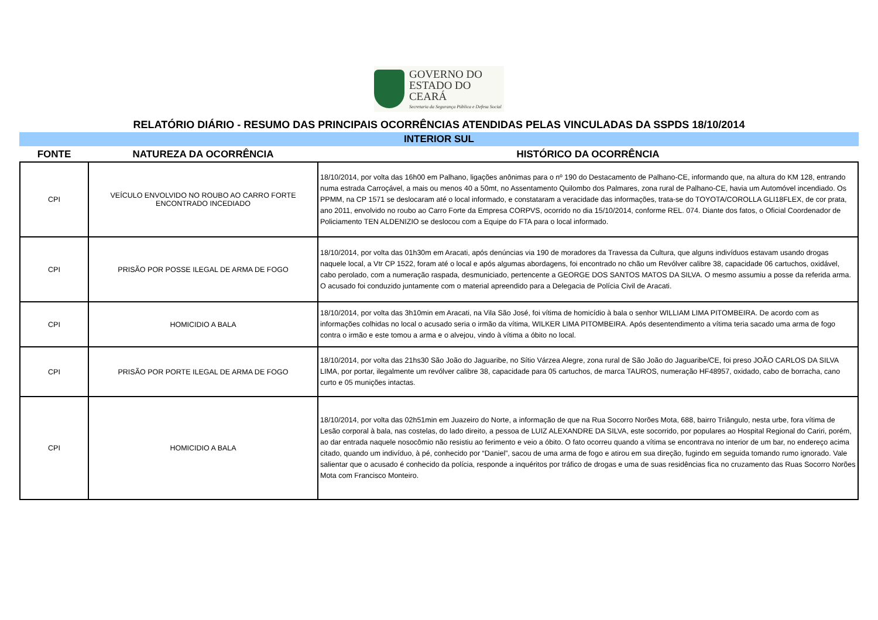GOVERNO DO
ESTADO DO CEARÁ
Secretaria da Segurança Pública e Defesa Social
RELATÓRIO DIÁRIO - RESUMO DAS PRINCIPAIS OCORRÊNCIAS ATENDIDAS PELAS VINCULADAS DA SSPDS 18/10/2014
INTERIOR SUL
| FONTE | NATUREZA DA OCORRÊNCIA | HISTÓRICO DA OCORRÊNCIA |
| --- | --- | --- |
| CPI | VEÍCULO ENVOLVIDO NO ROUBO AO CARRO FORTE ENCONTRADO INCEDIADO | 18/10/2014, por volta das 16h00 em Palhano, ligações anônimas para o nº 190 do Destacamento de Palhano-CE, informando que, na altura do KM 128, entrando numa estrada Carroçável, a mais ou menos 40 a 50mt, no Assentamento Quilombo dos Palmares, zona rural de Palhano-CE, havia um Automóvel incendiado. Os PPMM, na CP 1571 se deslocaram até o local informado, e constataram a veracidade das informações, trata-se do TOYOTA/COROLLA GLI18FLEX, de cor prata, ano 2011, envolvido no roubo ao Carro Forte da Empresa CORPVS, ocorrido no dia 15/10/2014, conforme REL. 074. Diante dos fatos, o Oficial Coordenador de Policiamento TEN ALDENIZIO se deslocou com a Equipe do FTA para o local informado. |
| CPI | PRISÃO POR POSSE ILEGAL DE ARMA DE FOGO | 18/10/2014, por volta das 01h30m em Aracati, após denúncias via 190 de moradores da Travessa da Cultura, que alguns indivíduos estavam usando drogas naquele local, a Vtr CP 1522, foram até o local e após algumas abordagens, foi encontrado no chão um Revólver calibre 38, capacidade 06 cartuchos, oxidável, cabo perolado, com a numeração raspada, desmuniciado, pertencente a GEORGE DOS SANTOS MATOS DA SILVA. O mesmo assumiu a posse da referida arma. O acusado foi conduzido juntamente com o material apreendido para a Delegacia de Polícia Civil de Aracati. |
| CPI | HOMICIDIO A BALA | 18/10/2014, por volta das 3h10min em Aracati, na Vila São José, foi vítima de homicídio à bala o senhor WILLIAM LIMA PITOMBEIRA. De acordo com as informações colhidas no local o acusado seria o irmão da vítima, WILKER LIMA PITOMBEIRA. Após desentendimento a vítima teria sacado uma arma de fogo contra o irmão e este tomou a arma e o alvejou, vindo à vítima a óbito no local. |
| CPI | PRISÃO POR PORTE ILEGAL DE ARMA DE FOGO | 18/10/2014, por volta das 21hs30 São João do Jaguaribe, no Sítio Várzea Alegre, zona rural de São João do Jaguaribe/CE, foi preso JOÃO CARLOS DA SILVA LIMA, por portar, ilegalmente um revólver calibre 38, capacidade para 05 cartuchos, de marca TAUROS, numeração HF48957, oxidado, cabo de borracha, cano curto e 05 munições intactas. |
| CPI | HOMICIDIO A BALA | 18/10/2014, por volta das 02h51min em Juazeiro do Norte, a informação de que na Rua Socorro Norões Mota, 688, bairro Triângulo, nesta urbe, fora vítima de Lesão corporal à bala, nas costelas, do lado direito, a pessoa de LUIZ ALEXANDRE DA SILVA, este socorrido, por populares ao Hospital Regional do Cariri, porém, ao dar entrada naquele nosocômio não resistiu ao ferimento e veio a óbito. O fato ocorreu quando a vítima se encontrava no interior de um bar, no endereço acima citado, quando um indivíduo, à pé, conhecido por “Daniel”, sacou de uma arma de fogo e atirou em sua direção, fugindo em seguida tomando rumo ignorado. Vale salientar que o acusado é conhecido da polícia, responde a inquéritos por tráfico de drogas e uma de suas residências fica no cruzamento das Ruas Socorro Norões Mota com Francisco Monteiro. |